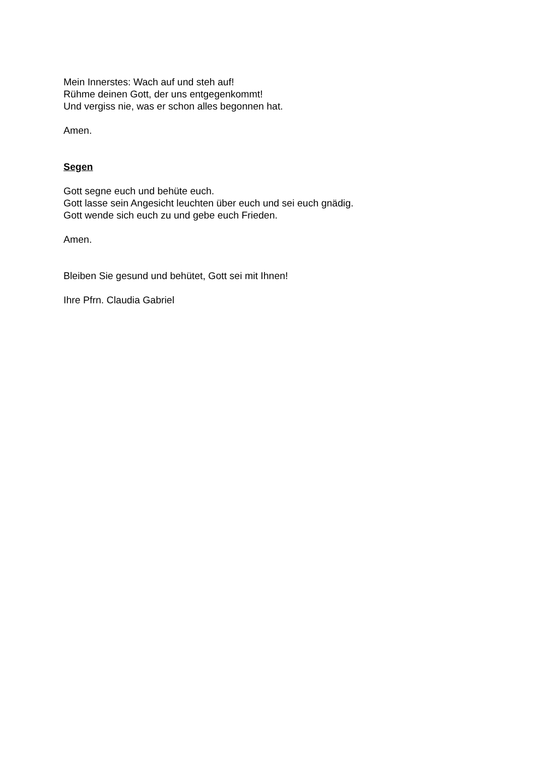Mein Innerstes: Wach auf und steh auf!
Rühme deinen Gott, der uns entgegenkommt!
Und vergiss nie, was er schon alles begonnen hat.
Amen.
Segen
Gott segne euch und behüte euch.
Gott lasse sein Angesicht leuchten über euch und sei euch gnädig.
Gott wende sich euch zu und gebe euch Frieden.
Amen.
Bleiben Sie gesund und behütet, Gott sei mit Ihnen!
Ihre Pfrn. Claudia Gabriel